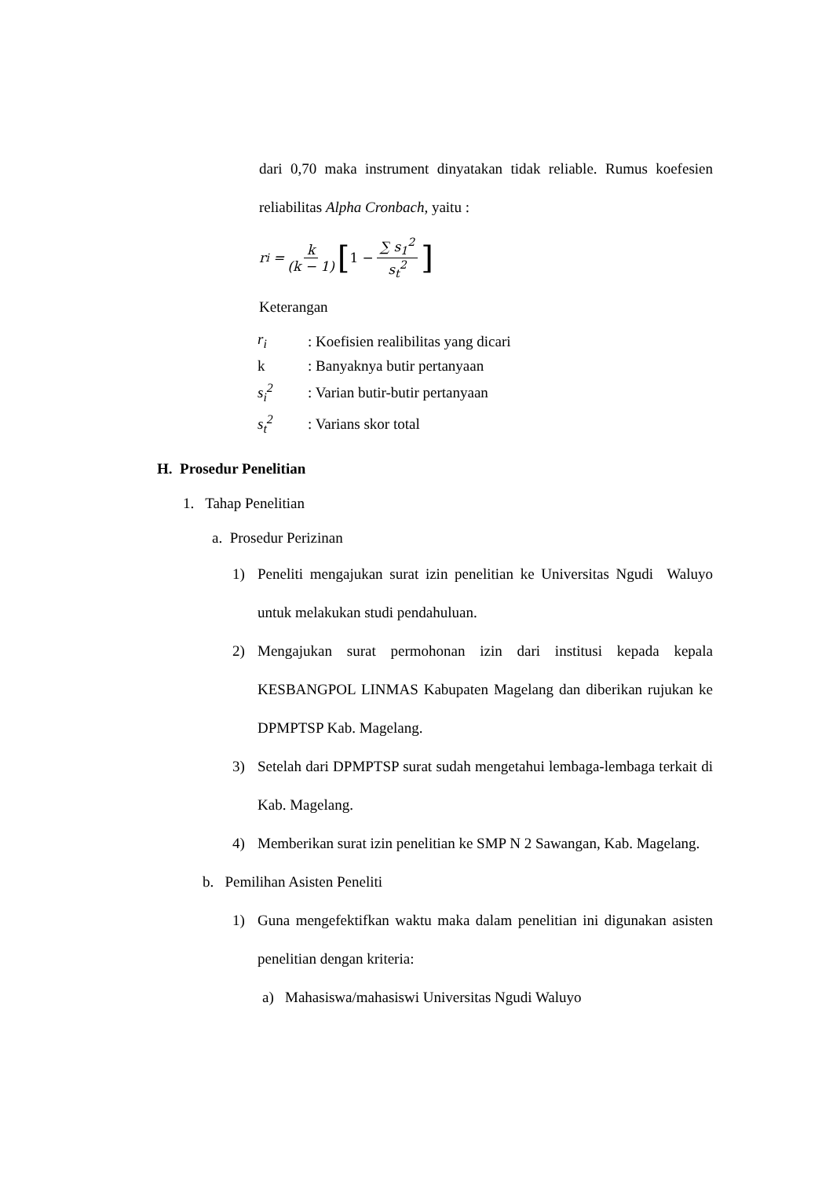dari 0,70 maka instrument dinyatakan tidak reliable. Rumus koefesien reliabilitas Alpha Cronbach, yaitu :
r<sub>i</sub> = k (k − 1) [1 − ∑ s<sub>1</sub><sup>2</sup> s<sub>t</sub><sup>2</sup>]
Keterangan
| r<sub>i</sub> | : Koefisien realibilitas yang dicari |
| k | : Banyaknya butir pertanyaan |
| s<sub>i</sub><sup>2</sup> | : Varian butir-butir pertanyaan |
| s<sub>t</sub><sup>2</sup> | : Varians skor total |
H. Prosedur Penelitian
1. Tahap Penelitian
a. Prosedur Perizinan
1) Peneliti mengajukan surat izin penelitian ke Universitas Ngudi Waluyo untuk melakukan studi pendahuluan.
2) Mengajukan surat permohonan izin dari institusi kepada kepala KESBANGPOL LINMAS Kabupaten Magelang dan diberikan rujukan ke DPMPTSP Kab. Magelang.
3) Setelah dari DPMPTSP surat sudah mengetahui lembaga-lembaga terkait di Kab. Magelang.
4) Memberikan surat izin penelitian ke SMP N 2 Sawangan, Kab. Magelang.
b. Pemilihan Asisten Peneliti
1) Guna mengefektifkan waktu maka dalam penelitian ini digunakan asisten penelitian dengan kriteria:
a) Mahasiswa/mahasiswi Universitas Ngudi Waluyo